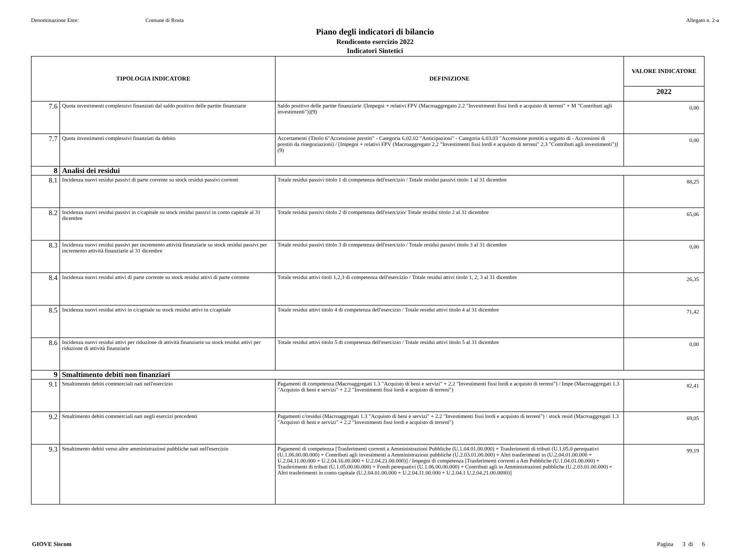Denominazione Ente: Comune di Rosta Allegato n. 2-a
Piano degli indicatori di bilancio
Rendiconto esercizio 2022
Indicatori Sintetici
| TIPOLOGIA INDICATORE | | DEFINIZIONE | VALORE INDICATORE |
| --- | --- | --- | --- |
| | | | 2022 |
| 7.6 | Quota investimenti complessivi finanziati dal saldo positivo delle partite finanziarie | Saldo positivo delle partite finanziarie /[Impegni + relativi FPV (Macroaggregato 2.2 "Investimenti fissi lordi e acquisto di terreni" + M "Contributi agli investimenti")](9) | 0,00 |
| 7.7 | Quota investimenti complessivi finanziati da debito | Accertamenti (Titolo 6"Accensione prestiti" - Categoria 6.02.02 "Anticipazioni" - Categoria 6.03.03 "Accensione prestiti a seguito di - Accensioni di prestiti da rinegoziazioni) / [Impegni + relativi FPV (Macroaggregato 2.2 "Investimenti fissi lordi e acquisto di terreni" 2.3 "Contributi agli investimenti")] (9) | 0,00 |
| 8 | Analisi dei residui | | |
| 8.1 | Incidenza nuovi residui passivi di parte corrente su stock residui passivi correnti | Totale residui passivi titolo 1 di competenza dell'esercizio / Totale residui passivi titolo 1 al 31 dicembre | 88,25 |
| 8.2 | Incidenza nuovi residui passivi in c/capitale su stock residui passivi in conto capitale al 31 dicembre | Totale residui passivi titolo 2 di competenza dell'esercizio/ Totale residui titolo 2 al 31 dicembre | 65,06 |
| 8.3 | Incidenza nuovi residui passivi per incremento attività finanziarie su stock residui passivi per incremento attività finanziarie al 31 dicembre | Totale residui passivi titolo 3 di competenza dell'esercizio / Totale residui passivi titolo 3 al 31 dicembre | 0,00 |
| 8.4 | Incidenza nuovi residui attivi di parte corrente su stock residui attivi di parte corrente | Totale residui attivi titoli 1,2,3 di competenza dell'esercizio / Totale residui attivi titolo 1, 2, 3 al 31 dicembre | 26,35 |
| 8.5 | Incidenza nuovi residui attivi in c/capitale su stock residui attivi in c/capitale | Totale residui attivi titolo 4 di competenza dell'esercizio / Totale residui attivi titolo 4 al 31 dicembre | 71,42 |
| 8.6 | Incidenza nuovi residui attivi per riduzione di attività finanziarie su stock residui attivi per riduzione di attività finanziarie | Totale residui attivi titolo 5 di competenza dell'esercizio / Totale residui attivi titolo 5 al 31 dicembre | 0,00 |
| 9 | Smaltimento debiti non finanziari | | |
| 9.1 | Smaltimento debiti commerciali nati nell'esercizio | Pagamenti di competenza (Macroaggregati 1.3 "Acquisto di beni e servizi" + 2.2 "Investimenti fissi lordi e acquisto di terreni") / Impe (Macroaggregati 1.3 "Acquisto di beni e servizi" + 2.2 "Investimenti fissi lordi e acquisto di terreni") | 82,41 |
| 9.2 | Smaltimento debiti commerciali nati negli esercizi precedenti | Pagamenti c/residui (Macroaggregati 1.3 "Acquisto di beni e servizi" + 2.2 "Investimenti fissi lordi e acquisto di terreni") / stock resid (Macroaggregati 1.3 "Acquisto di beni e servizi" + 2.2 "Investimenti fissi lordi e acquisto di terreni") | 69,05 |
| 9.3 | Smaltimento debiti verso altre amministrazioni pubbliche nati nell'esercizio | Pagamenti di competenza [Trasferimenti correnti a Amministrazioni Pubbliche (U.1.04.01.00.000) + Trasferimenti di tributi (U.1.05.0 perequativi (U.1.06.00.00.000) + Contributi agli investimenti a Amministrazioni pubbliche (U.2.03.01.00.000) + Altri trasferimenti in (U.2.04.01.00.000 + U.2.04.11.00.000 + U.2.04.16.00.000 + U.2.04.21.00.000)] / Impegni di competenza [Trasferimenti correnti a Am Pubbliche (U.1.04.01.00.000) + Trasferimenti di tributi (U.1.05.00.00.000) + Fondi perequativi (U.1.06.00.00.000) + Contributi agli in Amministrazioni pubbliche (U.2.03.01.00.000) + Altri trasferimenti in conto capitale (U.2.04.01.00.000 + U.2.04.11.00.000 + U.2.04.1 U.2.04.21.00.0000)] | 99,19 |
GIOVE Siscom Pagina 3 di 6